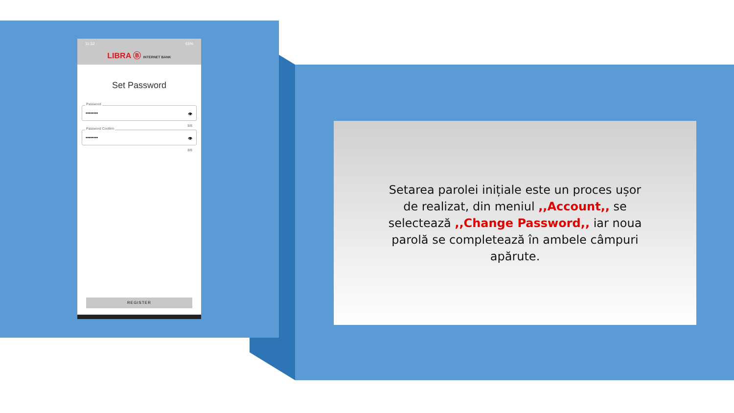11:32 65%
LIBRA Ⓑ INTERNET BANK
Set Password
Password
•••••••• 👁
8/8
Password Confirm
•••••••• 👁
8/8
REGISTER
Setarea parolei inițiale este un proces ușor de realizat, din meniul ,,Account,, se selectează ,,Change Password,, iar noua parolă se completează în ambele câmpuri apărute.